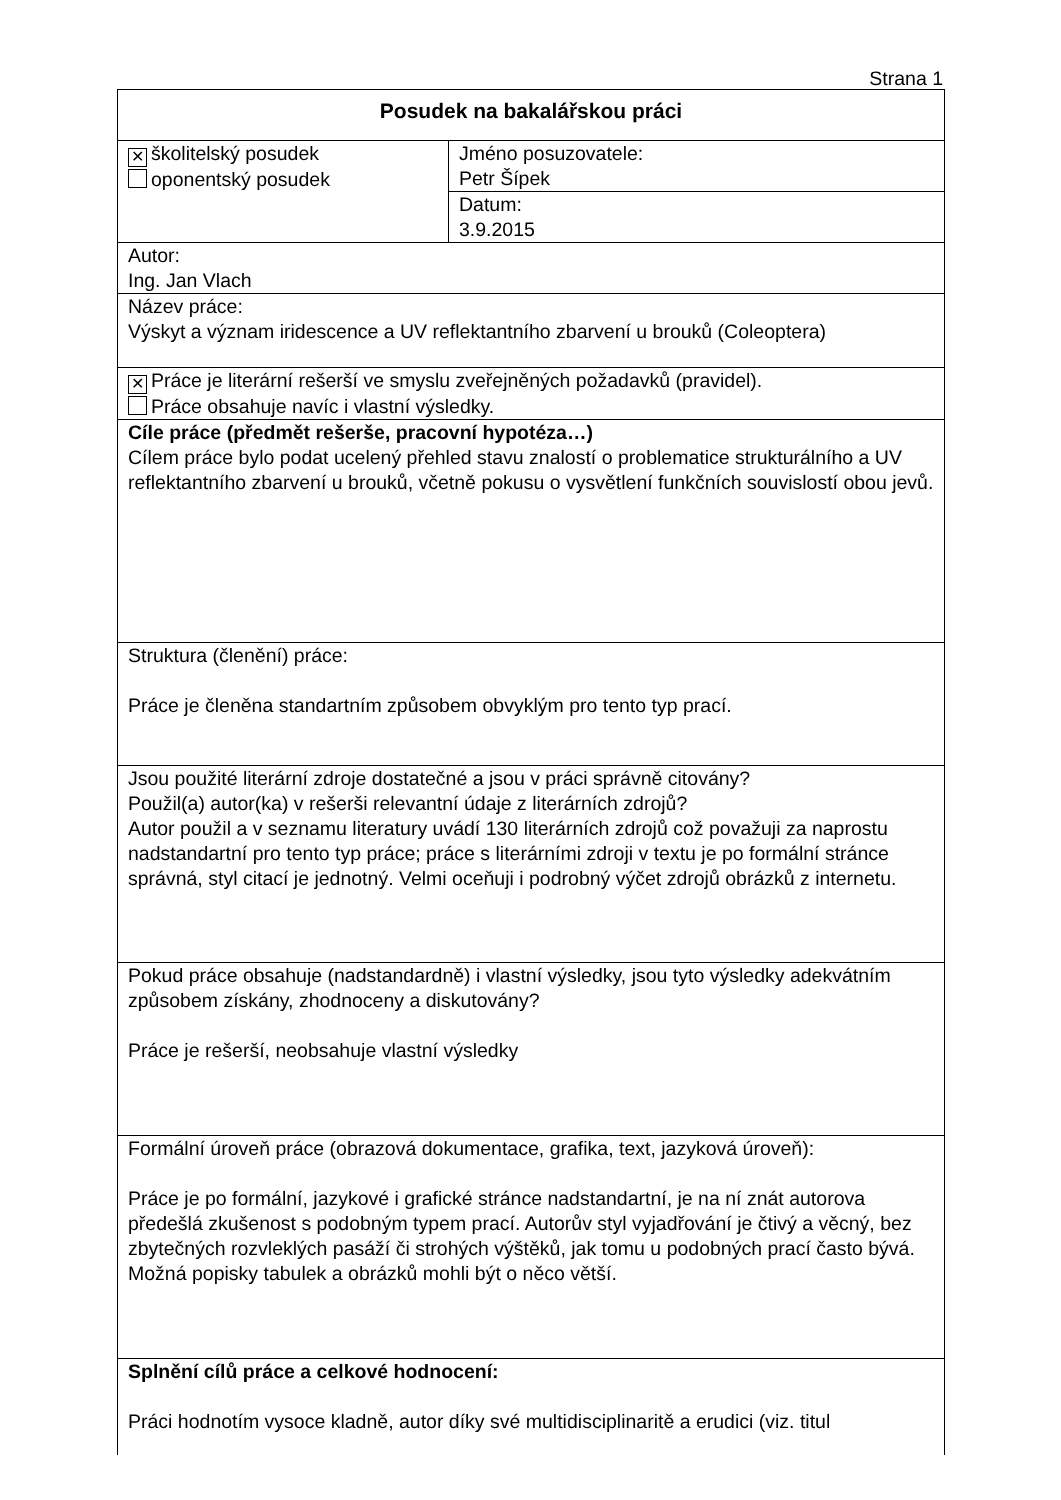Strana 1
| Posudek na bakalářskou práci | |
| ✕ školitelský posudek oponentský posudek | Jméno posuzovatele: Petr Šípek |
| | Datum: 3.9.2015 |
| Autor: Ing. Jan Vlach | |
| Název práce: Výskyt a význam iridescence a UV reflektantního zbarvení u brouků (Coleoptera) | |
| ✕ Práce je literární rešerší ve smyslu zveřejněných požadavků (pravidel). Práce obsahuje navíc i vlastní výsledky. | |
| Cíle práce (předmět rešerše, pracovní hypotéza…) Cílem práce bylo podat ucelený přehled stavu znalostí o problematice strukturálního a UV reflektantního zbarvení u brouků, včetně pokusu o vysvětlení funkčních souvislostí obou jevů. | |
| Struktura (členění) práce: Práce je členěna standartním způsobem obvyklým pro tento typ prací. | |
| Jsou použité literární zdroje dostatečné a jsou v práci správně citovány? Použil(a) autor(ka) v rešerši relevantní údaje z literárních zdrojů? Autor použil a v seznamu literatury uvádí 130 literárních zdrojů což považuji za naprostu nadstandartní pro tento typ práce; práce s literárními zdroji v textu je po formální stránce správná, styl citací je jednotný. Velmi oceňuji i podrobný výčet zdrojů obrázků z internetu. | |
| Pokud práce obsahuje (nadstandardně) i vlastní výsledky, jsou tyto výsledky adekvátním způsobem získány, zhodnoceny a diskutovány? Práce je rešerší, neobsahuje vlastní výsledky | |
| Formální úroveň práce (obrazová dokumentace, grafika, text, jazyková úroveň): Práce je po formální, jazykové i grafické stránce nadstandartní, je na ní znát autorova předešlá zkušenost s podobným typem prací. Autorův styl vyjadřování je čtivý a věcný, bez zbytečných rozvleklých pasáží či strohých výštěků, jak tomu u podobných prací často bývá. Možná popisky tabulek a obrázků mohli být o něco větší. | |
| Splnění cílů práce a celkové hodnocení: Práci hodnotím vysoce kladně, autor díky své multidisciplinaritě a erudici (viz. titul | |